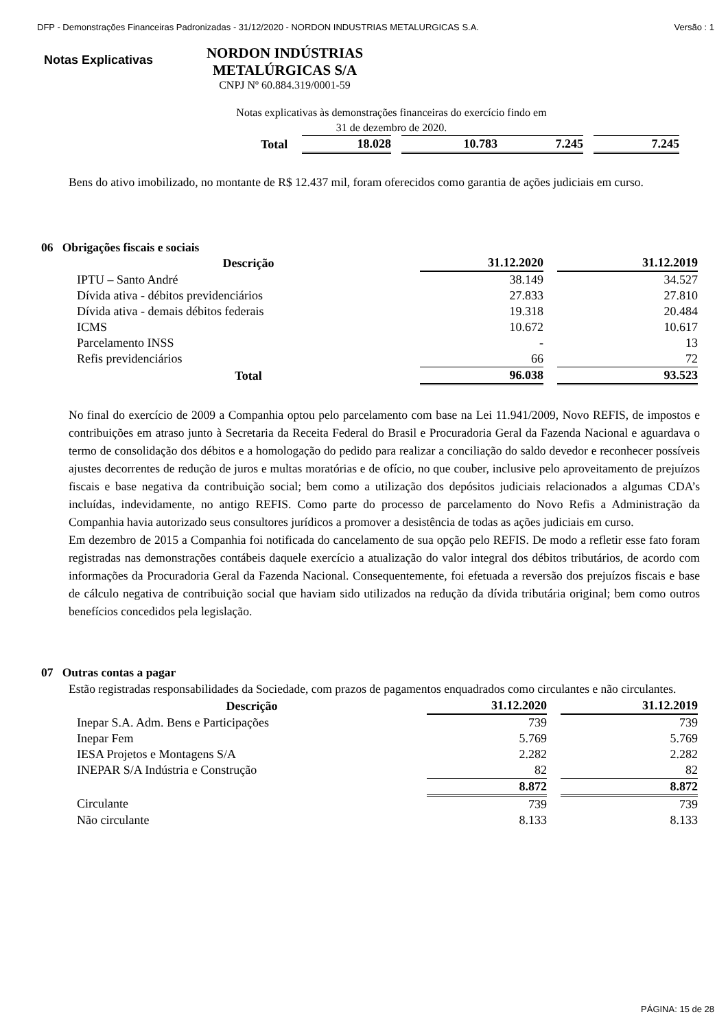DFP - Demonstrações Financeiras Padronizadas - 31/12/2020 - NORDON INDUSTRIAS METALURGICAS S.A. Versão : 1
Notas Explicativas
NORDON INDÚSTRIAS METALÚRGICAS S/A
CNPJ Nº 60.884.319/0001-59
Notas explicativas às demonstrações financeiras do exercício findo em
31 de dezembro de 2020.
| Total | 18.028 | | 10.783 | 7.245 | | 7.245 |
Bens do ativo imobilizado, no montante de R$ 12.437 mil, foram oferecidos como garantia de ações judiciais em curso.
06 Obrigações fiscais e sociais
| Descrição | 31.12.2020 | | 31.12.2019 |
| IPTU – Santo André | 38.149 | | 34.527 |
| Dívida ativa - débitos previdenciários | 27.833 | | 27.810 |
| Dívida ativa - demais débitos federais | 19.318 | | 20.484 |
| ICMS | 10.672 | | 10.617 |
| Parcelamento INSS | - | | 13 |
| Refis previdenciários | 66 | | 72 |
| Total | 96.038 | | 93.523 |
No final do exercício de 2009 a Companhia optou pelo parcelamento com base na Lei 11.941/2009, Novo REFIS, de impostos e contribuições em atraso junto à Secretaria da Receita Federal do Brasil e Procuradoria Geral da Fazenda Nacional e aguardava o termo de consolidação dos débitos e a homologação do pedido para realizar a conciliação do saldo devedor e reconhecer possíveis ajustes decorrentes de redução de juros e multas moratórias e de ofício, no que couber, inclusive pelo aproveitamento de prejuízos fiscais e base negativa da contribuição social; bem como a utilização dos depósitos judiciais relacionados a algumas CDA’s incluídas, indevidamente, no antigo REFIS. Como parte do processo de parcelamento do Novo Refis a Administração da Companhia havia autorizado seus consultores jurídicos a promover a desistência de todas as ações judiciais em curso.
Em dezembro de 2015 a Companhia foi notificada do cancelamento de sua opção pelo REFIS. De modo a refletir esse fato foram registradas nas demonstrações contábeis daquele exercício a atualização do valor integral dos débitos tributários, de acordo com informações da Procuradoria Geral da Fazenda Nacional. Consequentemente, foi efetuada a reversão dos prejuízos fiscais e base de cálculo negativa de contribuição social que haviam sido utilizados na redução da dívida tributária original; bem como outros benefícios concedidos pela legislação.
07 Outras contas a pagar
Estão registradas responsabilidades da Sociedade, com prazos de pagamentos enquadrados como circulantes e não circulantes.
| Descrição | 31.12.2020 | | 31.12.2019 |
| Inepar S.A. Adm. Bens e Participações | 739 | | 739 |
| Inepar Fem | 5.769 | | 5.769 |
| IESA Projetos e Montagens S/A | 2.282 | | 2.282 |
| INEPAR S/A Indústria e Construção | 82 | | 82 |
| | 8.872 | | 8.872 |
| Circulante | 739 | | 739 |
| Não circulante | 8.133 | | 8.133 |
PÁGINA: 15 de 28